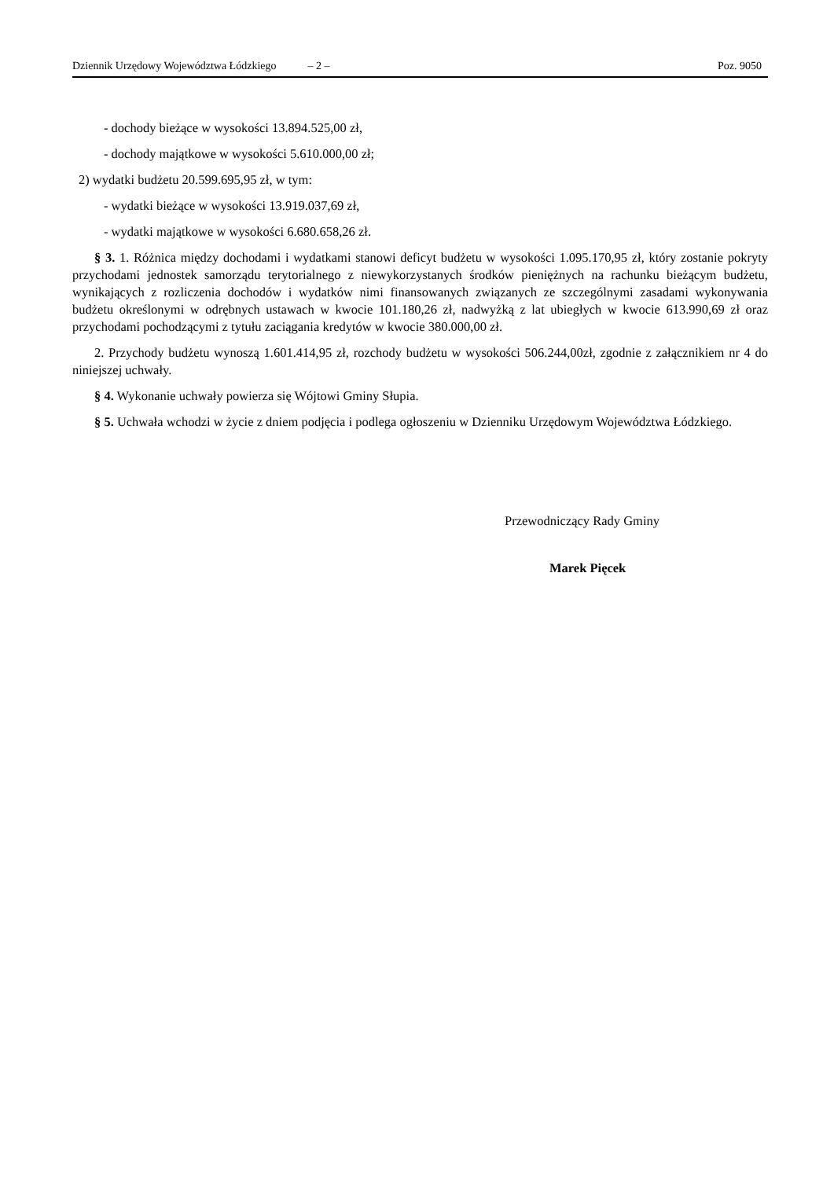Dziennik Urzędowy Województwa Łódzkiego – 2 – Poz. 9050
- dochody bieżące w wysokości 13.894.525,00 zł,
- dochody majątkowe w wysokości 5.610.000,00 zł;
2) wydatki budżetu 20.599.695,95 zł, w tym:
- wydatki bieżące w wysokości 13.919.037,69 zł,
- wydatki majątkowe w wysokości 6.680.658,26 zł.
§ 3. 1. Różnica między dochodami i wydatkami stanowi deficyt budżetu w wysokości 1.095.170,95 zł, który zostanie pokryty przychodami jednostek samorządu terytorialnego z niewykorzystanych środków pieniężnych na rachunku bieżącym budżetu, wynikających z rozliczenia dochodów i wydatków nimi finansowanych związanych ze szczególnymi zasadami wykonywania budżetu określonymi w odrębnych ustawach w kwocie 101.180,26 zł, nadwyżką z lat ubiegłych w kwocie 613.990,69 zł oraz przychodami pochodzącymi z tytułu zaciągania kredytów w kwocie 380.000,00 zł.
2. Przychody budżetu wynoszą 1.601.414,95 zł, rozchody budżetu w wysokości 506.244,00zł, zgodnie z załącznikiem nr 4 do niniejszej uchwały.
§ 4. Wykonanie uchwały powierza się Wójtowi Gminy Słupia.
§ 5. Uchwała wchodzi w życie z dniem podjęcia i podlega ogłoszeniu w Dzienniku Urzędowym Województwa Łódzkiego.
Przewodniczący Rady Gminy
Marek Pięcek